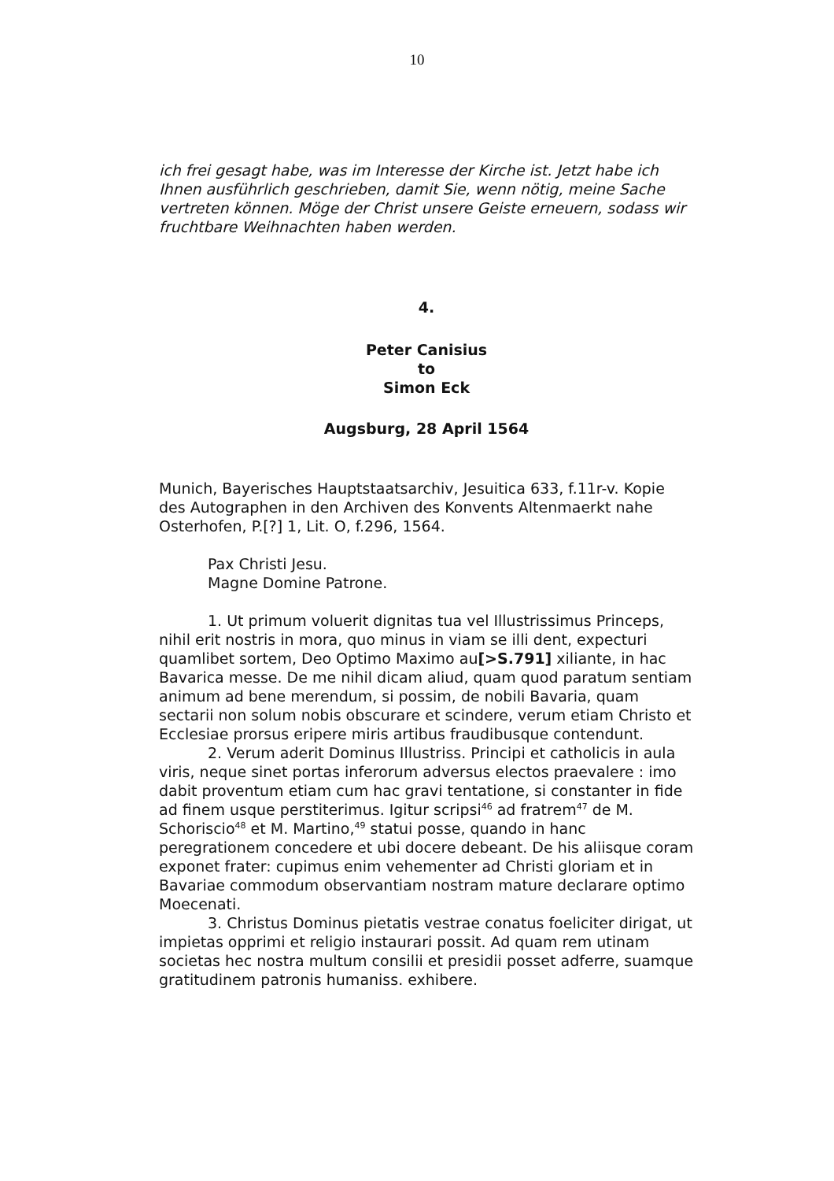10
ich frei gesagt habe, was im Interesse der Kirche ist. Jetzt habe ich Ihnen ausführlich geschrieben, damit Sie, wenn nötig, meine Sache vertreten können. Möge der Christ unsere Geiste erneuern, sodass wir fruchtbare Weihnachten haben werden.
4.
Peter Canisius
to
Simon Eck
Augsburg, 28 April 1564
Munich, Bayerisches Hauptstaatsarchiv, Jesuitica 633, f.11r-v. Kopie des Autographen in den Archiven des Konvents Altenmaerkt nahe Osterhofen, P.[?] 1, Lit. O, f.296, 1564.
Pax Christi Jesu.
Magne Domine Patrone.
1. Ut primum voluerit dignitas tua vel Illustrissimus Princeps, nihil erit nostris in mora, quo minus in viam se illi dent, expecturi quamlibet sortem, Deo Optimo Maximo au[>S.791] xiliante, in hac Bavarica messe. De me nihil dicam aliud, quam quod paratum sentiam animum ad bene merendum, si possim, de nobili Bavaria, quam sectarii non solum nobis obscurare et scindere, verum etiam Christo et Ecclesiae prorsus eripere miris artibus fraudibusque contendunt.
2. Verum aderit Dominus Illustriss. Principi et catholicis in aula viris, neque sinet portas inferorum adversus electos praevalere : imo dabit proventum etiam cum hac gravi tentatione, si constanter in fide ad finem usque perstiterimus. Igitur scripsi<sup>46</sup> ad fratrem<sup>47</sup> de M. Schoriscio<sup>48</sup> et M. Martino,<sup>49</sup> statui posse, quando in hanc peregrationem concedere et ubi docere debeant. De his aliisque coram exponet frater: cupimus enim vehementer ad Christi gloriam et in Bavariae commodum observantiam nostram mature declarare optimo Moecenati.
3. Christus Dominus pietatis vestrae conatus foeliciter dirigat, ut impietas opprimi et religio instaurari possit. Ad quam rem utinam societas hec nostra multum consilii et presidii posset adferre, suamque gratitudinem patronis humaniss. exhibere.